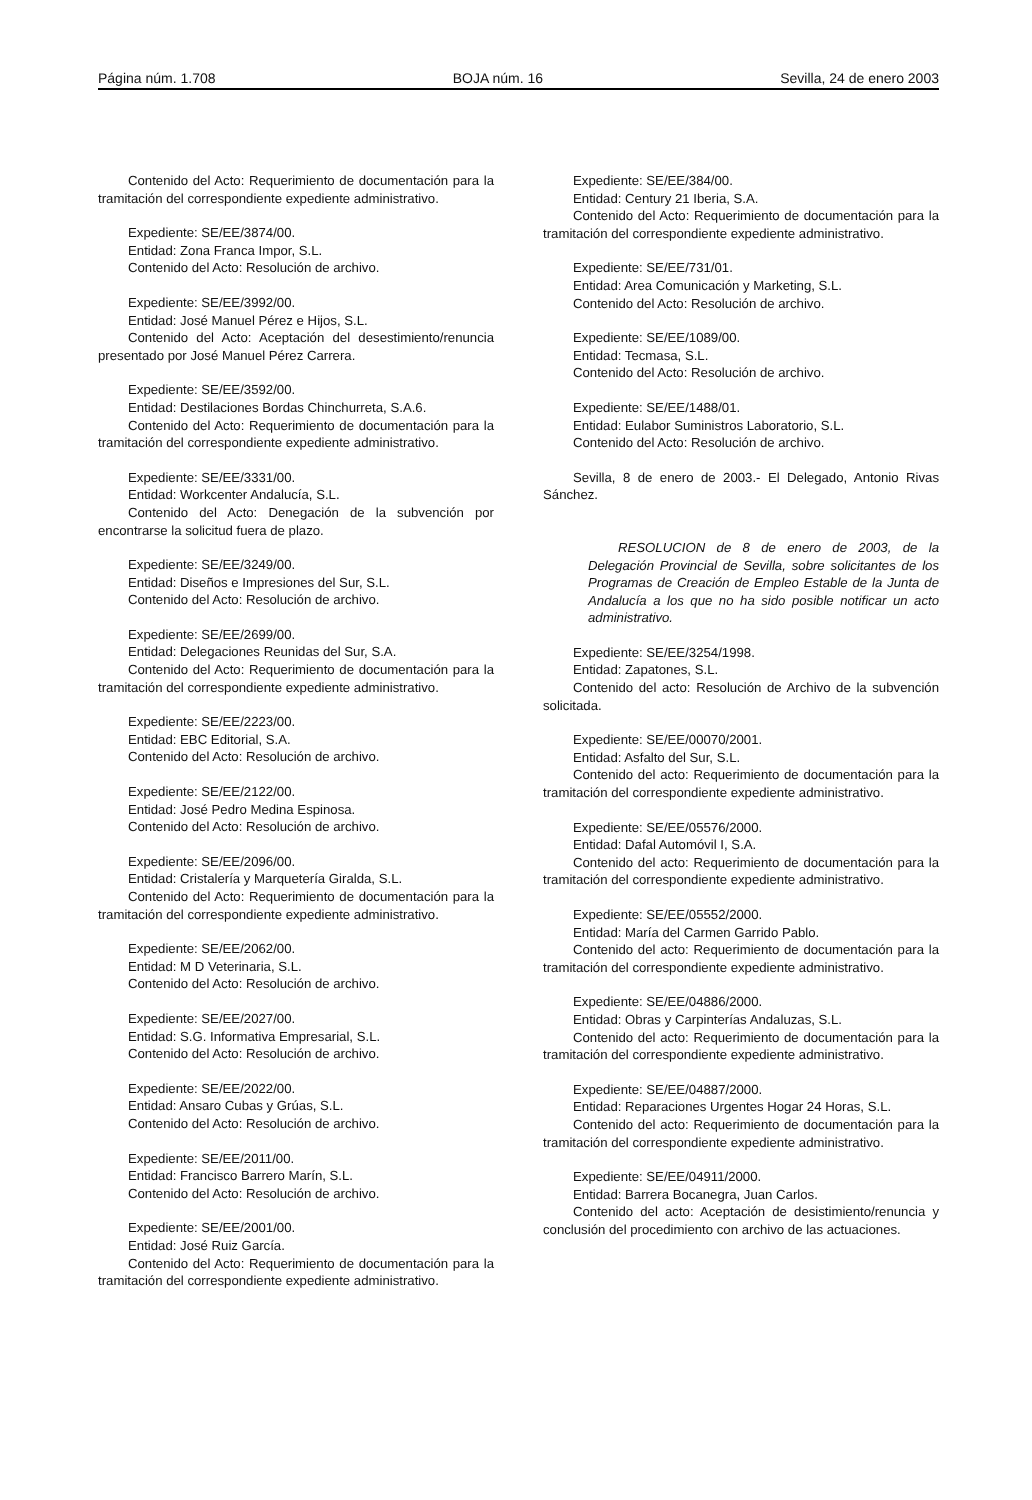Página núm. 1.708 BOJA núm. 16 Sevilla, 24 de enero 2003
Contenido del Acto: Requerimiento de documentación para la tramitación del correspondiente expediente administrativo.
Expediente: SE/EE/3874/00.
Entidad: Zona Franca Impor, S.L.
Contenido del Acto: Resolución de archivo.
Expediente: SE/EE/3992/00.
Entidad: José Manuel Pérez e Hijos, S.L.
Contenido del Acto: Aceptación del desestimiento/renuncia presentado por José Manuel Pérez Carrera.
Expediente: SE/EE/3592/00.
Entidad: Destilaciones Bordas Chinchurreta, S.A.6.
Contenido del Acto: Requerimiento de documentación para la tramitación del correspondiente expediente administrativo.
Expediente: SE/EE/3331/00.
Entidad: Workcenter Andalucía, S.L.
Contenido del Acto: Denegación de la subvención por encontrarse la solicitud fuera de plazo.
Expediente: SE/EE/3249/00.
Entidad: Diseños e Impresiones del Sur, S.L.
Contenido del Acto: Resolución de archivo.
Expediente: SE/EE/2699/00.
Entidad: Delegaciones Reunidas del Sur, S.A.
Contenido del Acto: Requerimiento de documentación para la tramitación del correspondiente expediente administrativo.
Expediente: SE/EE/2223/00.
Entidad: EBC Editorial, S.A.
Contenido del Acto: Resolución de archivo.
Expediente: SE/EE/2122/00.
Entidad: José Pedro Medina Espinosa.
Contenido del Acto: Resolución de archivo.
Expediente: SE/EE/2096/00.
Entidad: Cristalería y Marquetería Giralda, S.L.
Contenido del Acto: Requerimiento de documentación para la tramitación del correspondiente expediente administrativo.
Expediente: SE/EE/2062/00.
Entidad: M D Veterinaria, S.L.
Contenido del Acto: Resolución de archivo.
Expediente: SE/EE/2027/00.
Entidad: S.G. Informativa Empresarial, S.L.
Contenido del Acto: Resolución de archivo.
Expediente: SE/EE/2022/00.
Entidad: Ansaro Cubas y Grúas, S.L.
Contenido del Acto: Resolución de archivo.
Expediente: SE/EE/2011/00.
Entidad: Francisco Barrero Marín, S.L.
Contenido del Acto: Resolución de archivo.
Expediente: SE/EE/2001/00.
Entidad: José Ruiz García.
Contenido del Acto: Requerimiento de documentación para la tramitación del correspondiente expediente administrativo.
Expediente: SE/EE/384/00.
Entidad: Century 21 Iberia, S.A.
Contenido del Acto: Requerimiento de documentación para la tramitación del correspondiente expediente administrativo.
Expediente: SE/EE/731/01.
Entidad: Area Comunicación y Marketing, S.L.
Contenido del Acto: Resolución de archivo.
Expediente: SE/EE/1089/00.
Entidad: Tecmasa, S.L.
Contenido del Acto: Resolución de archivo.
Expediente: SE/EE/1488/01.
Entidad: Eulabor Suministros Laboratorio, S.L.
Contenido del Acto: Resolución de archivo.
Sevilla, 8 de enero de 2003.- El Delegado, Antonio Rivas Sánchez.
RESOLUCION de 8 de enero de 2003, de la Delegación Provincial de Sevilla, sobre solicitantes de los Programas de Creación de Empleo Estable de la Junta de Andalucía a los que no ha sido posible notificar un acto administrativo.
Expediente: SE/EE/3254/1998.
Entidad: Zapatones, S.L.
Contenido del acto: Resolución de Archivo de la subvención solicitada.
Expediente: SE/EE/00070/2001.
Entidad: Asfalto del Sur, S.L.
Contenido del acto: Requerimiento de documentación para la tramitación del correspondiente expediente administrativo.
Expediente: SE/EE/05576/2000.
Entidad: Dafal Automóvil I, S.A.
Contenido del acto: Requerimiento de documentación para la tramitación del correspondiente expediente administrativo.
Expediente: SE/EE/05552/2000.
Entidad: María del Carmen Garrido Pablo.
Contenido del acto: Requerimiento de documentación para la tramitación del correspondiente expediente administrativo.
Expediente: SE/EE/04886/2000.
Entidad: Obras y Carpinterías Andaluzas, S.L.
Contenido del acto: Requerimiento de documentación para la tramitación del correspondiente expediente administrativo.
Expediente: SE/EE/04887/2000.
Entidad: Reparaciones Urgentes Hogar 24 Horas, S.L.
Contenido del acto: Requerimiento de documentación para la tramitación del correspondiente expediente administrativo.
Expediente: SE/EE/04911/2000.
Entidad: Barrera Bocanegra, Juan Carlos.
Contenido del acto: Aceptación de desistimiento/renuncia y conclusión del procedimiento con archivo de las actuaciones.